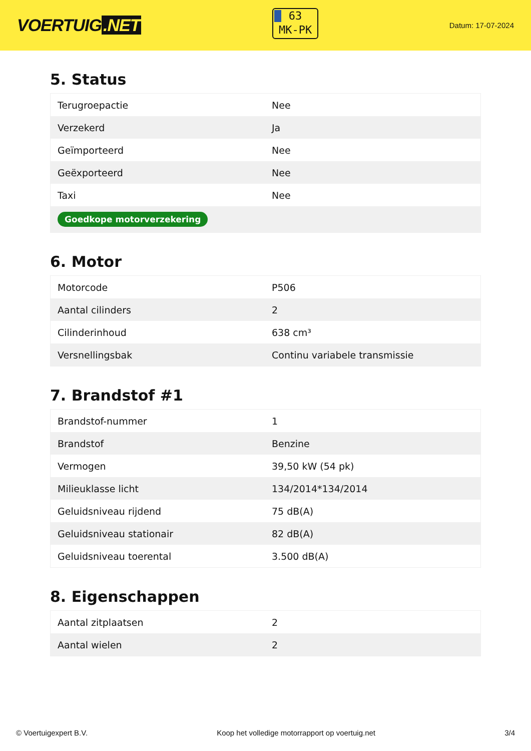VOERTUIG.NET
63
MK-PK
Datum: 17-07-2024
5. Status
| Terugroepactie | Nee |
| Verzekerd | Ja |
| Geïmporteerd | Nee |
| Geëxporteerd | Nee |
| Taxi | Nee |
| Goedkope motorverzekering | |
6. Motor
| Motorcode | P506 |
| Aantal cilinders | 2 |
| Cilinderinhoud | 638 cm³ |
| Versnellingsbak | Continu variabele transmissie |
7. Brandstof #1
| Brandstof-nummer | 1 |
| Brandstof | Benzine |
| Vermogen | 39,50 kW (54 pk) |
| Milieuklasse licht | 134/2014*134/2014 |
| Geluidsniveau rijdend | 75 dB(A) |
| Geluidsniveau stationair | 82 dB(A) |
| Geluidsniveau toerental | 3.500 dB(A) |
8. Eigenschappen
| Aantal zitplaatsen | 2 |
| Aantal wielen | 2 |
© Voertuigexpert B.V. Koop het volledige motorrapport op voertuig.net 3/4